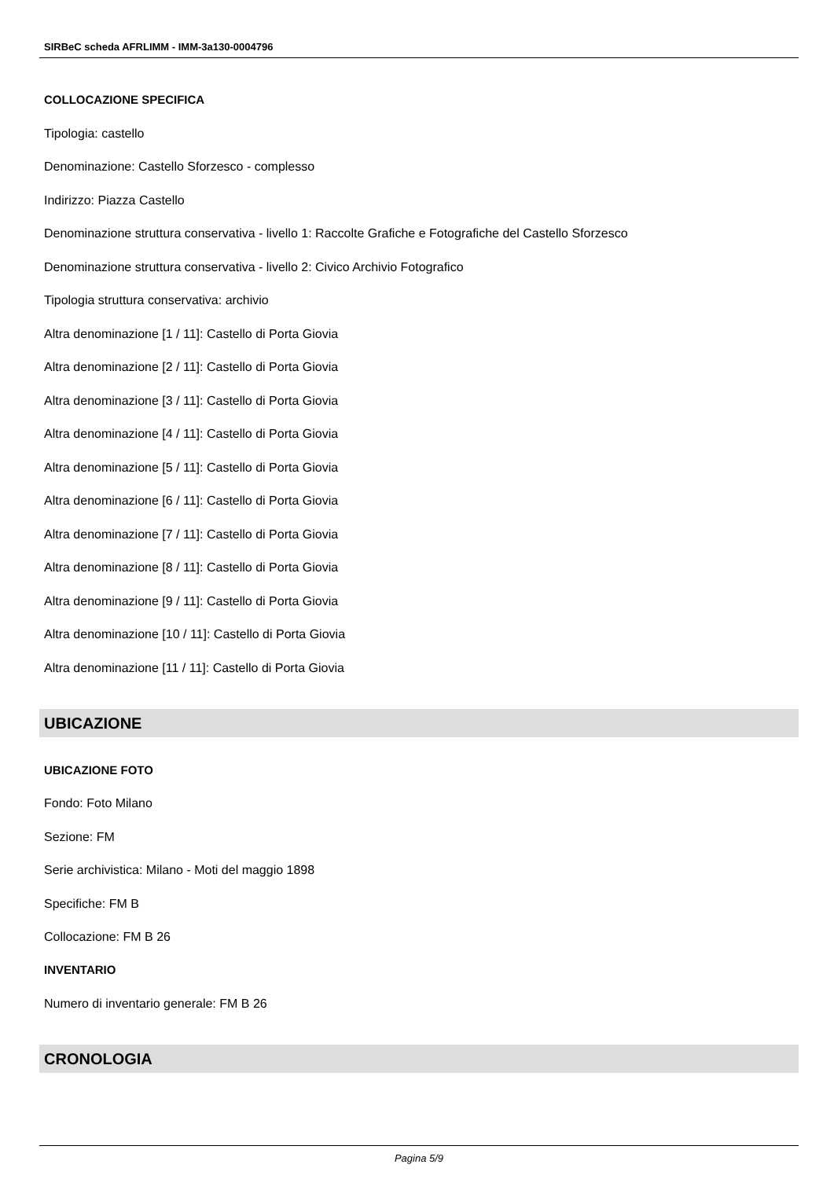SIRBeC scheda AFRLIMM - IMM-3a130-0004796
COLLOCAZIONE SPECIFICA
Tipologia: castello
Denominazione: Castello Sforzesco - complesso
Indirizzo: Piazza Castello
Denominazione struttura conservativa - livello 1: Raccolte Grafiche e Fotografiche del Castello Sforzesco
Denominazione struttura conservativa - livello 2: Civico Archivio Fotografico
Tipologia struttura conservativa: archivio
Altra denominazione [1 / 11]: Castello di Porta Giovia
Altra denominazione [2 / 11]: Castello di Porta Giovia
Altra denominazione [3 / 11]: Castello di Porta Giovia
Altra denominazione [4 / 11]: Castello di Porta Giovia
Altra denominazione [5 / 11]: Castello di Porta Giovia
Altra denominazione [6 / 11]: Castello di Porta Giovia
Altra denominazione [7 / 11]: Castello di Porta Giovia
Altra denominazione [8 / 11]: Castello di Porta Giovia
Altra denominazione [9 / 11]: Castello di Porta Giovia
Altra denominazione [10 / 11]: Castello di Porta Giovia
Altra denominazione [11 / 11]: Castello di Porta Giovia
UBICAZIONE
UBICAZIONE FOTO
Fondo: Foto Milano
Sezione: FM
Serie archivistica: Milano - Moti del maggio 1898
Specifiche: FM B
Collocazione: FM B 26
INVENTARIO
Numero di inventario generale: FM B 26
CRONOLOGIA
Pagina 5/9